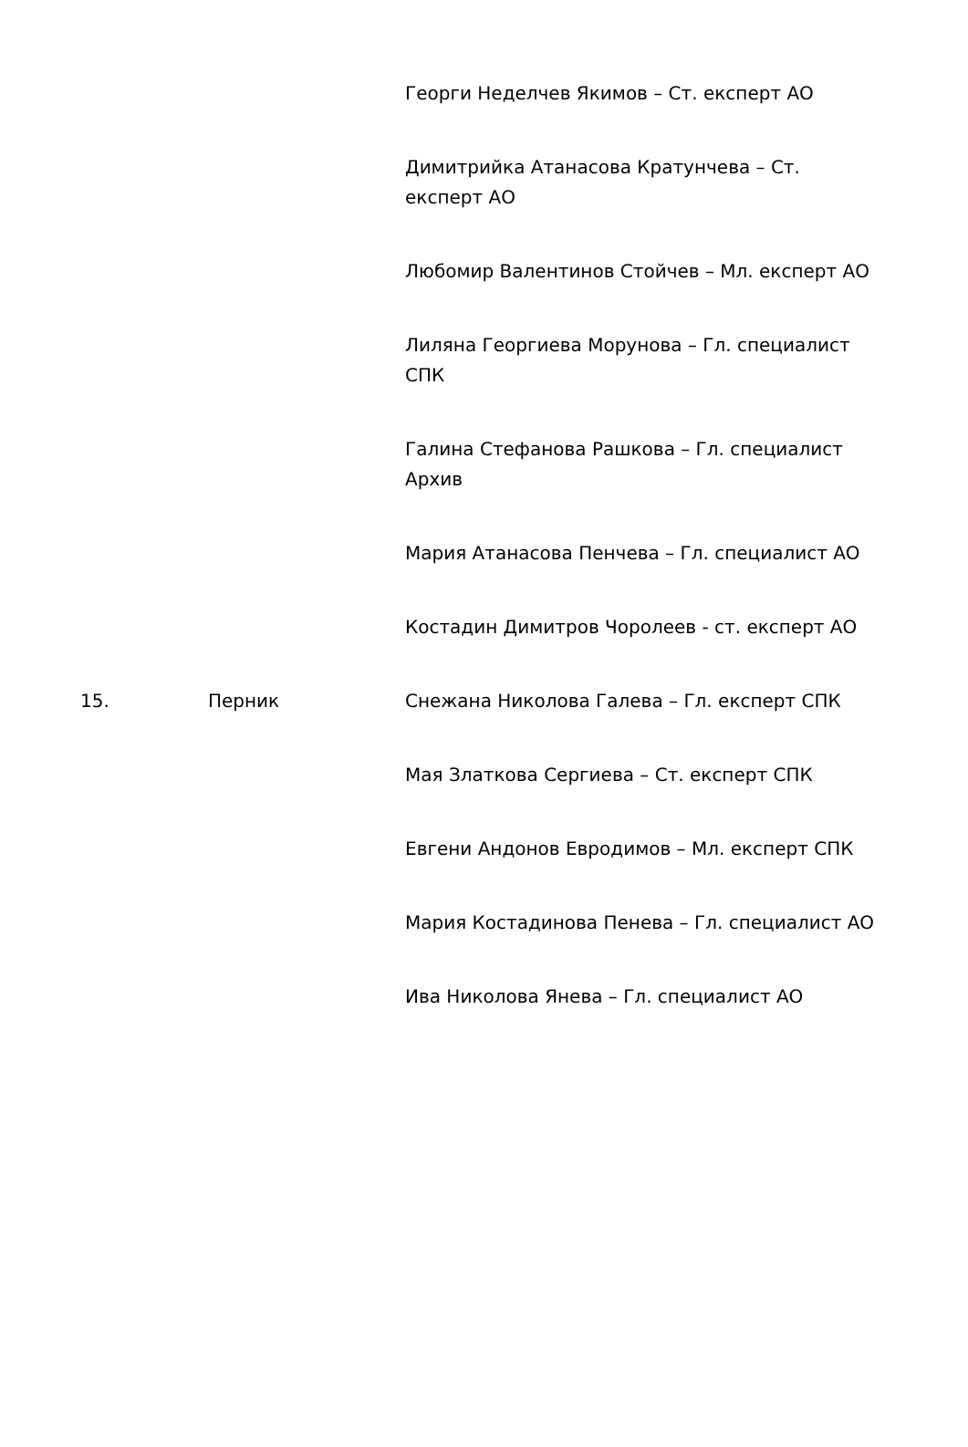| | | Георги Неделчев Якимов – Ст. експерт АО |
| | | Димитрийка Атанасова Кратунчева – Ст. експерт АО |
| | | Любомир Валентинов Стойчев – Мл. експерт АО |
| | | Лиляна Георгиева Морунова – Гл. специалист СПК |
| | | Галина Стефанова Рашкова – Гл. специалист Архив |
| | | Мария Атанасова Пенчева – Гл. специалист АО |
| | | Костадин Димитров Чоролеев - ст. експерт АО |
| 15. | Перник | Снежана Николова Галева – Гл. експерт СПК |
| | | Мая Златкова Сергиева – Ст. експерт СПК |
| | | Евгени Андонов Евродимов – Мл. експерт СПК |
| | | Мария Костадинова Пенева – Гл. специалист АО |
| | | Ива Николова Янева – Гл. специалист АО |